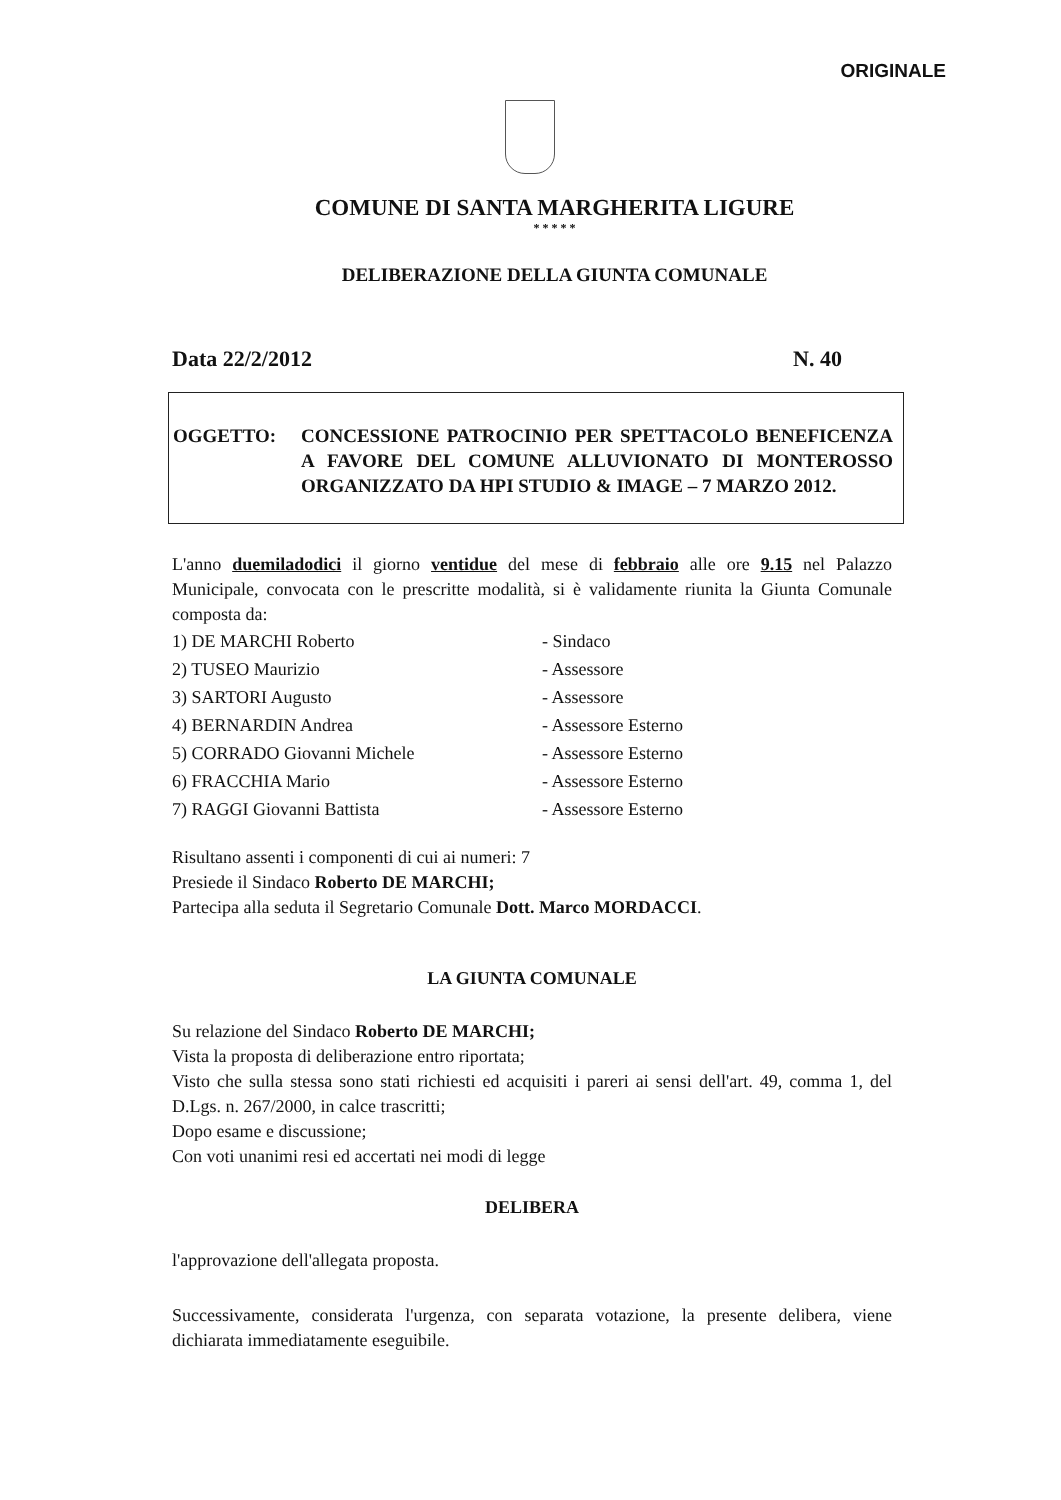ORIGINALE
COMUNE DI SANTA MARGHERITA LIGURE
* * * * *
DELIBERAZIONE DELLA GIUNTA COMUNALE
Data 22/2/2012 N. 40
OGGETTO: CONCESSIONE PATROCINIO PER SPETTACOLO BENEFICENZA A FAVORE DEL COMUNE ALLUVIONATO DI MONTEROSSO ORGANIZZATO DA HPI STUDIO & IMAGE – 7 MARZO 2012.
L'anno duemiladodici il giorno ventidue del mese di febbraio alle ore 9.15 nel Palazzo Municipale, convocata con le prescritte modalità, si è validamente riunita la Giunta Comunale composta da:
1) DE MARCHI Roberto - Sindaco
2) TUSEO Maurizio - Assessore
3) SARTORI Augusto - Assessore
4) BERNARDIN Andrea - Assessore Esterno
5) CORRADO Giovanni Michele - Assessore Esterno
6) FRACCHIA Mario - Assessore Esterno
7) RAGGI Giovanni Battista - Assessore Esterno
Risultano assenti i componenti di cui ai numeri: 7
Presiede il Sindaco Roberto DE MARCHI;
Partecipa alla seduta il Segretario Comunale Dott. Marco MORDACCI.
LA GIUNTA COMUNALE
Su relazione del Sindaco Roberto DE MARCHI;
Vista la proposta di deliberazione entro riportata;
Visto che sulla stessa sono stati richiesti ed acquisiti i pareri ai sensi dell'art. 49, comma 1, del D.Lgs. n. 267/2000, in calce trascritti;
Dopo esame e discussione;
Con voti unanimi resi ed accertati nei modi di legge
DELIBERA
l'approvazione dell'allegata proposta.
Successivamente, considerata l'urgenza, con separata votazione, la presente delibera, viene dichiarata immediatamente eseguibile.